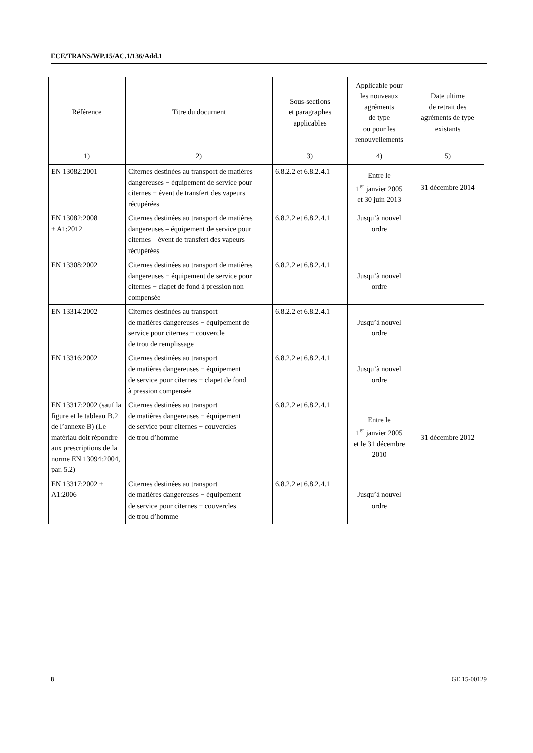ECE/TRANS/WP.15/AC.1/136/Add.1
| Référence | Titre du document | Sous-sections et paragraphes applicables | Applicable pour les nouveaux agréments de type ou pour les renouvellements | Date ultime de retrait des agréments de type existants |
| --- | --- | --- | --- | --- |
| 1) | 2) | 3) | 4) | 5) |
| EN 13082:2001 | Citernes destinées au transport de matières dangereuses − équipement de service pour citernes − évent de transfert des vapeurs récupérées | 6.8.2.2 et 6.8.2.4.1 | Entre le 1<sup>er</sup> janvier 2005 et 30 juin 2013 | 31 décembre 2014 |
| EN 13082:2008 + A1:2012 | Citernes destinées au transport de matières dangereuses – équipement de service pour citernes – évent de transfert des vapeurs récupérées | 6.8.2.2 et 6.8.2.4.1 | Jusqu’à nouvel ordre | |
| EN 13308:2002 | Citernes destinées au transport de matières dangereuses − équipement de service pour citernes − clapet de fond à pression non compensée | 6.8.2.2 et 6.8.2.4.1 | Jusqu’à nouvel ordre | |
| EN 13314:2002 | Citernes destinées au transport de matières dangereuses − équipement de service pour citernes − couvercle de trou de remplissage | 6.8.2.2 et 6.8.2.4.1 | Jusqu’à nouvel ordre | |
| EN 13316:2002 | Citernes destinées au transport de matières dangereuses − équipement de service pour citernes − clapet de fond à pression compensée | 6.8.2.2 et 6.8.2.4.1 | Jusqu’à nouvel ordre | |
| EN 13317:2002 (sauf la figure et le tableau B.2 de l’annexe B) (Le matériau doit répondre aux prescriptions de la norme EN 13094:2004, par. 5.2) | Citernes destinées au transport de matières dangereuses − équipement de service pour citernes − couvercles de trou d’homme | 6.8.2.2 et 6.8.2.4.1 | Entre le 1<sup>er</sup> janvier 2005 et le 31 décembre 2010 | 31 décembre 2012 |
| EN 13317:2002 + A1:2006 | Citernes destinées au transport de matières dangereuses − équipement de service pour citernes − couvercles de trou d’homme | 6.8.2.2 et 6.8.2.4.1 | Jusqu’à nouvel ordre | |
8 GE.15-00129